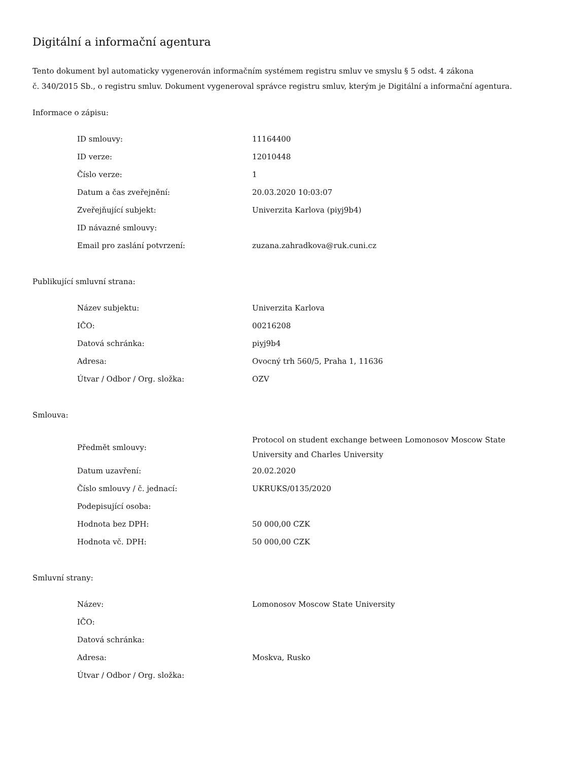Digitální a informační agentura
Tento dokument byl automaticky vygenerován informačním systémem registru smluv ve smyslu § 5 odst. 4 zákona
č. 340/2015 Sb., o registru smluv. Dokument vygeneroval správce registru smluv, kterým je Digitální a informační agentura.
Informace o zápisu:
| ID smlouvy: | 11164400 |
| ID verze: | 12010448 |
| Číslo verze: | 1 |
| Datum a čas zveřejnění: | 20.03.2020 10:03:07 |
| Zveřejňující subjekt: | Univerzita Karlova (piyj9b4) |
| ID návazné smlouvy: | |
| Email pro zaslání potvrzení: | zuzana.zahradkova@ruk.cuni.cz |
Publikující smluvní strana:
| Název subjektu: | Univerzita Karlova |
| IČO: | 00216208 |
| Datová schránka: | piyj9b4 |
| Adresa: | Ovocný trh 560/5, Praha 1, 11636 |
| Útvar / Odbor / Org. složka: | OZV |
Smlouva:
| Předmět smlouvy: | Protocol on student exchange between Lomonosov Moscow State University and Charles University |
| Datum uzavření: | 20.02.2020 |
| Číslo smlouvy / č. jednací: | UKRUKS/0135/2020 |
| Podepisující osoba: | |
| Hodnota bez DPH: | 50 000,00 CZK |
| Hodnota vč. DPH: | 50 000,00 CZK |
Smluvní strany:
| Název: | Lomonosov Moscow State University |
| IČO: | |
| Datová schránka: | |
| Adresa: | Moskva, Rusko |
| Útvar / Odbor / Org. složka: | |